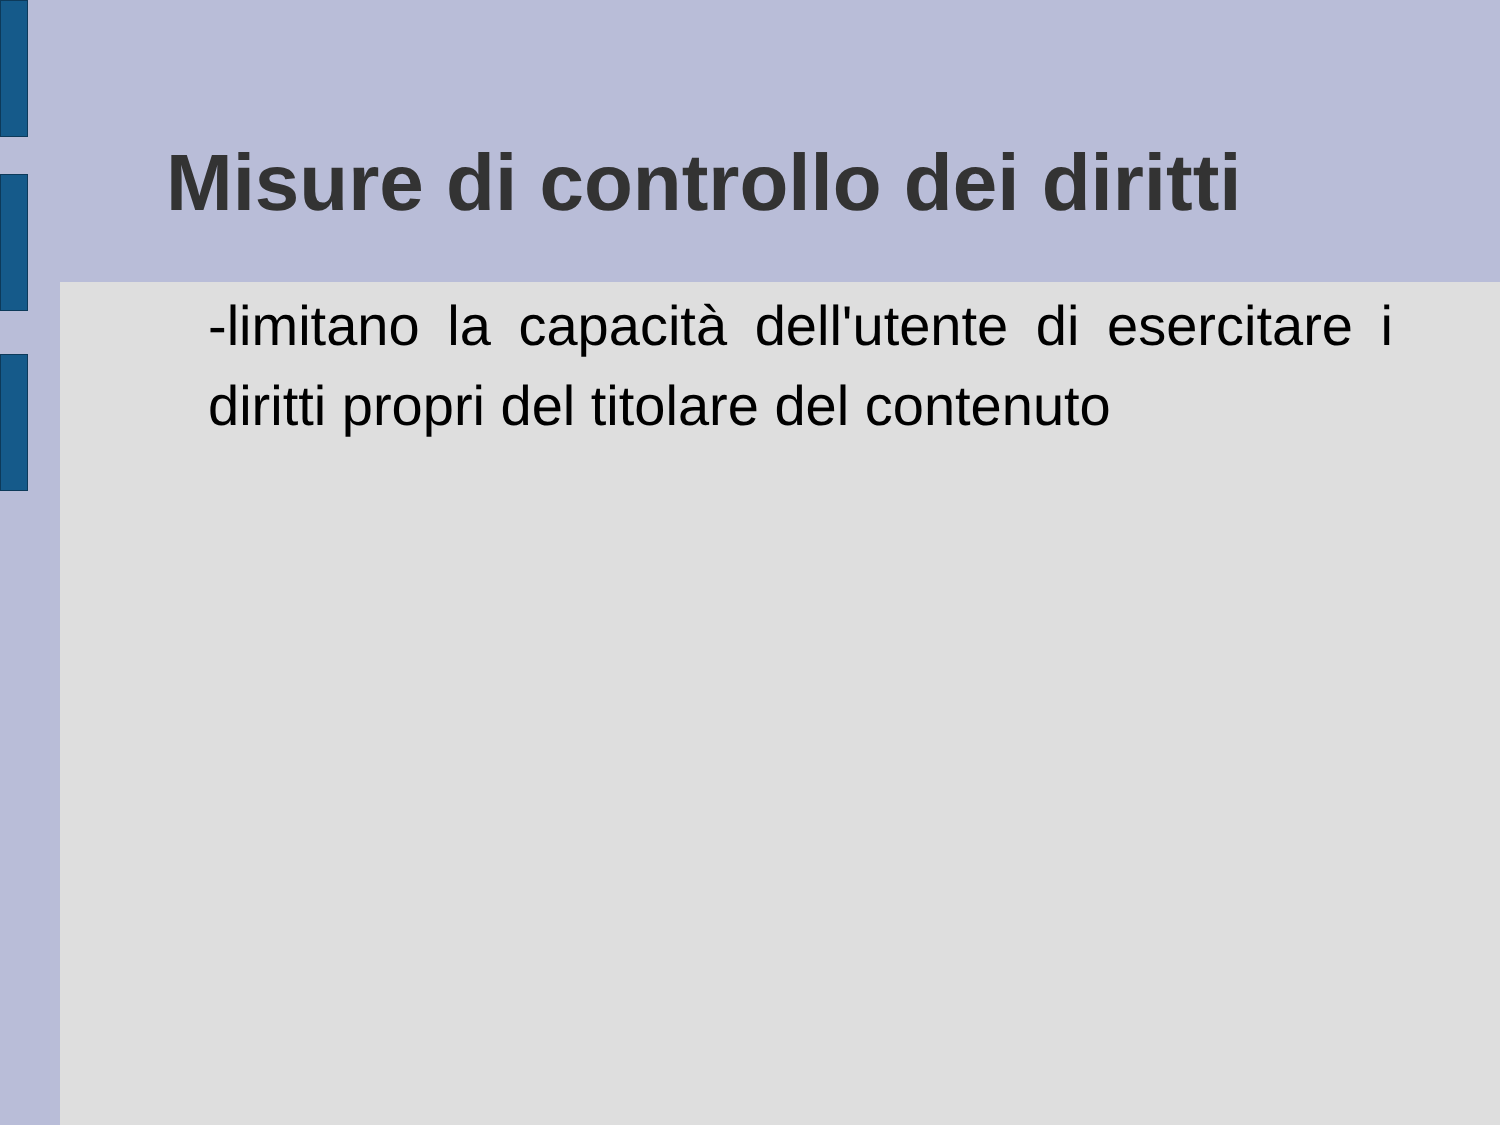Misure di controllo dei diritti
-limitano la capacità dell'utente di esercitare i diritti propri del titolare del contenuto